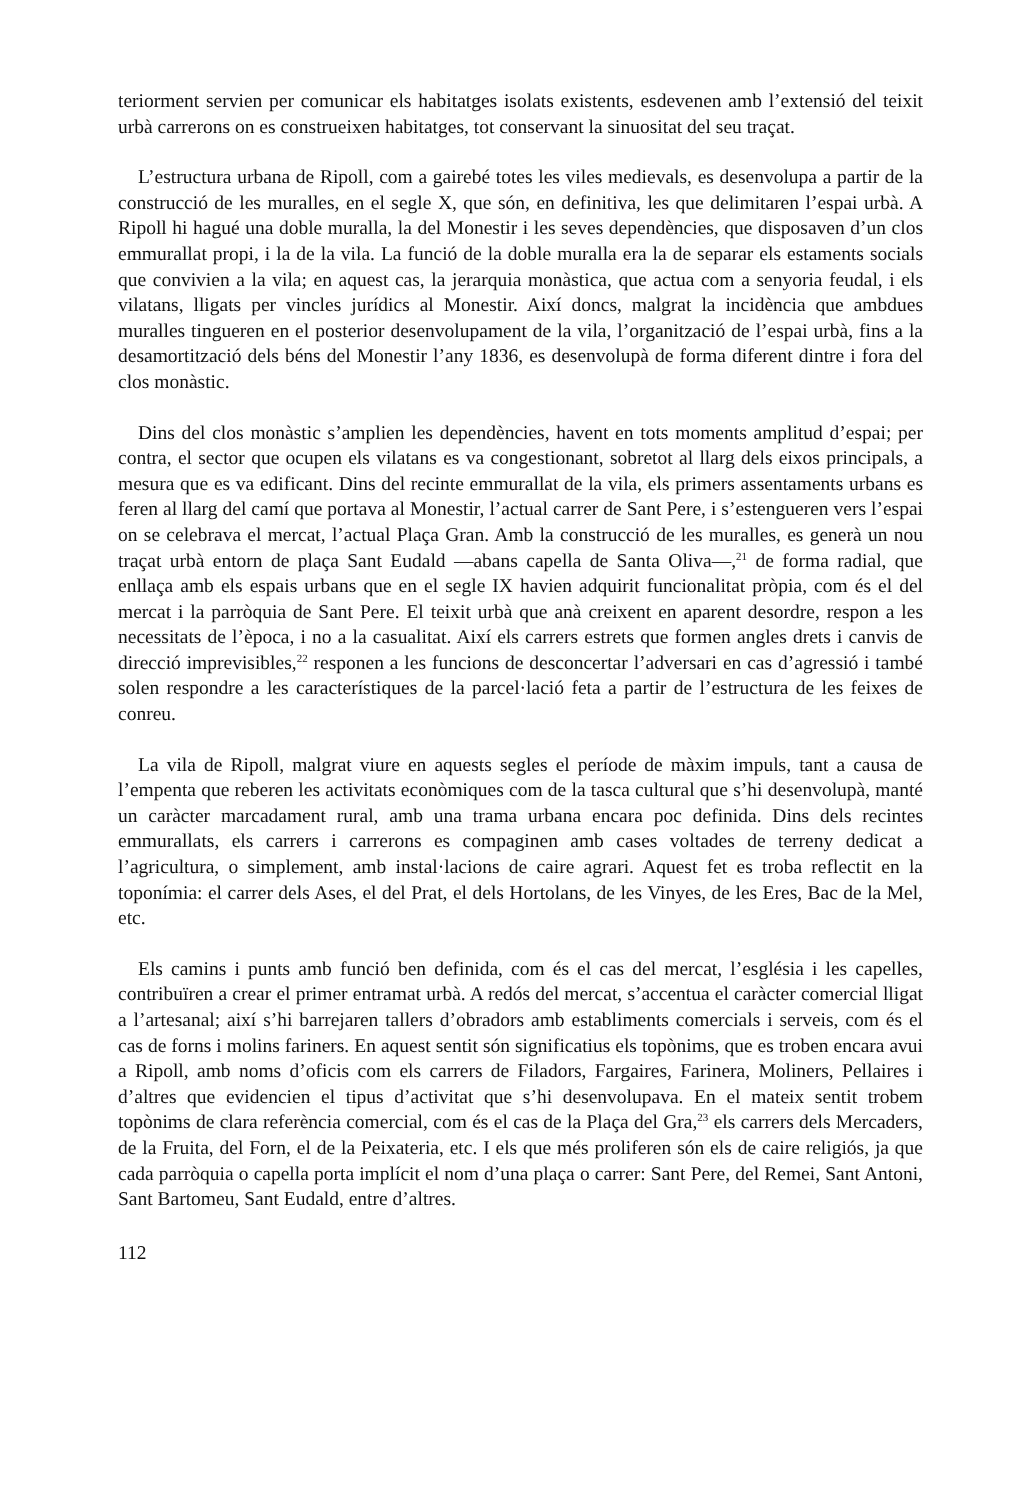teriorment servien per comunicar els habitatges isolats existents, esdevenen amb l’extensió del teixit urbà carrerons on es construeixen habitatges, tot conservant la sinuositat del seu traçat.
L’estructura urbana de Ripoll, com a gairebé totes les viles medievals, es desenvolupa a partir de la construcció de les muralles, en el segle X, que són, en definitiva, les que delimitaren l’espai urbà. A Ripoll hi hagué una doble muralla, la del Monestir i les seves dependències, que disposaven d’un clos emmurallat propi, i la de la vila. La funció de la doble muralla era la de separar els estaments socials que convivien a la vila; en aquest cas, la jerarquia monàstica, que actua com a senyoria feudal, i els vilatans, lligats per vincles jurídics al Monestir. Així doncs, malgrat la incidència que ambdues muralles tingueren en el posterior desenvolupament de la vila, l’organització de l’espai urbà, fins a la desamortització dels béns del Monestir l’any 1836, es desenvolupà de forma diferent dintre i fora del clos monàstic.
Dins del clos monàstic s’amplien les dependències, havent en tots moments amplitud d’espai; per contra, el sector que ocupen els vilatans es va congestionant, sobretot al llarg dels eixos principals, a mesura que es va edificant. Dins del recinte emmurallat de la vila, els primers assentaments urbans es feren al llarg del camí que portava al Monestir, l’actual carrer de Sant Pere, i s’estengueren vers l’espai on se celebrava el mercat, l’actual Plaça Gran. Amb la construcció de les muralles, es generà un nou traçat urbà entorn de plaça Sant Eudald —abans capella de Santa Oliva—,<sup>21</sup> de forma radial, que enllaça amb els espais urbans que en el segle IX havien adquirit funcionalitat pròpia, com és el del mercat i la parròquia de Sant Pere. El teixit urbà que anà creixent en aparent desordre, respon a les necessitats de l’època, i no a la casualitat. Així els carrers estrets que formen angles drets i canvis de direcció imprevisibles,<sup>22</sup> responen a les funcions de desconcertar l’adversari en cas d’agressió i també solen respondre a les característiques de la parcel·lació feta a partir de l’estructura de les feixes de conreu.
La vila de Ripoll, malgrat viure en aquests segles el període de màxim impuls, tant a causa de l’empenta que reberen les activitats econòmiques com de la tasca cultural que s’hi desenvolupà, manté un caràcter marcadament rural, amb una trama urbana encara poc definida. Dins dels recintes emmurallats, els carrers i carrerons es compaginen amb cases voltades de terreny dedicat a l’agricultura, o simplement, amb instal·lacions de caire agrari. Aquest fet es troba reflectit en la toponímia: el carrer dels Ases, el del Prat, el dels Hortolans, de les Vinyes, de les Eres, Bac de la Mel, etc.
Els camins i punts amb funció ben definida, com és el cas del mercat, l’església i les capelles, contribuïren a crear el primer entramat urbà. A redós del mercat, s’accentua el caràcter comercial lligat a l’artesanal; així s’hi barrejaren tallers d’obradors amb establiments comercials i serveis, com és el cas de forns i molins fariners. En aquest sentit són significatius els topònims, que es troben encara avui a Ripoll, amb noms d’oficis com els carrers de Filadors, Fargaires, Farinera, Moliners, Pellaires i d’altres que evidencien el tipus d’activitat que s’hi desenvolupava. En el mateix sentit trobem topònims de clara referència comercial, com és el cas de la Plaça del Gra,<sup>23</sup> els carrers dels Mercaders, de la Fruita, del Forn, el de la Peixateria, etc. I els que més proliferen són els de caire religiós, ja que cada parròquia o capella porta implícit el nom d’una plaça o carrer: Sant Pere, del Remei, Sant Antoni, Sant Bartomeu, Sant Eudald, entre d’altres.
112